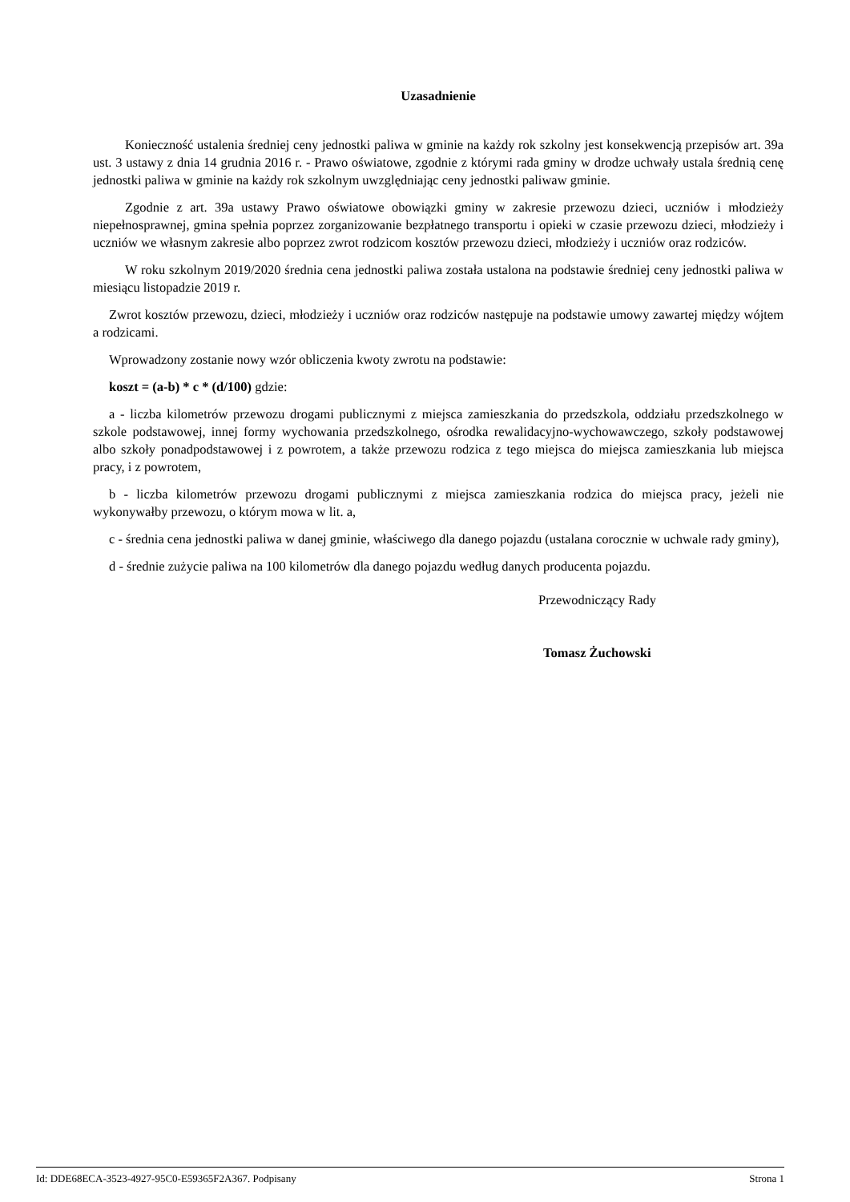Uzasadnienie
Konieczność ustalenia średniej ceny jednostki paliwa w gminie na każdy rok szkolny jest konsekwencją przepisów art. 39a ust. 3 ustawy z dnia 14 grudnia 2016 r. - Prawo oświatowe, zgodnie z którymi rada gminy w drodze uchwały ustala średnią cenę jednostki paliwa w gminie na każdy rok szkolnym uwzględniając ceny jednostki paliwaw gminie.
Zgodnie z art. 39a ustawy Prawo oświatowe obowiązki gminy w zakresie przewozu dzieci, uczniów i młodzieży niepełnosprawnej, gmina spełnia poprzez zorganizowanie bezpłatnego transportu i opieki w czasie przewozu dzieci, młodzieży i uczniów we własnym zakresie albo poprzez zwrot rodzicom kosztów przewozu dzieci, młodzieży i uczniów oraz rodziców.
W roku szkolnym 2019/2020 średnia cena jednostki paliwa została ustalona na podstawie średniej ceny jednostki paliwa w miesiącu listopadzie 2019 r.
Zwrot kosztów przewozu, dzieci, młodzieży i uczniów oraz rodziców następuje na podstawie umowy zawartej między wójtem a rodzicami.
Wprowadzony zostanie nowy wzór obliczenia kwoty zwrotu na podstawie:
koszt = (a-b) * c * (d/100) gdzie:
a - liczba kilometrów przewozu drogami publicznymi z miejsca zamieszkania do przedszkola, oddziału przedszkolnego w szkole podstawowej, innej formy wychowania przedszkolnego, ośrodka rewalidacyjno-wychowawczego, szkoły podstawowej albo szkoły ponadpodstawowej i z powrotem, a także przewozu rodzica z tego miejsca do miejsca zamieszkania lub miejsca pracy, i z powrotem,
b - liczba kilometrów przewozu drogami publicznymi z miejsca zamieszkania rodzica do miejsca pracy, jeżeli nie wykonywałby przewozu, o którym mowa w lit. a,
c - średnia cena jednostki paliwa w danej gminie, właściwego dla danego pojazdu (ustalana corocznie w uchwale rady gminy),
d - średnie zużycie paliwa na 100 kilometrów dla danego pojazdu według danych producenta pojazdu.
Przewodniczący Rady
Tomasz Żuchowski
Id: DDE68ECA-3523-4927-95C0-E59365F2A367. Podpisany Strona 1